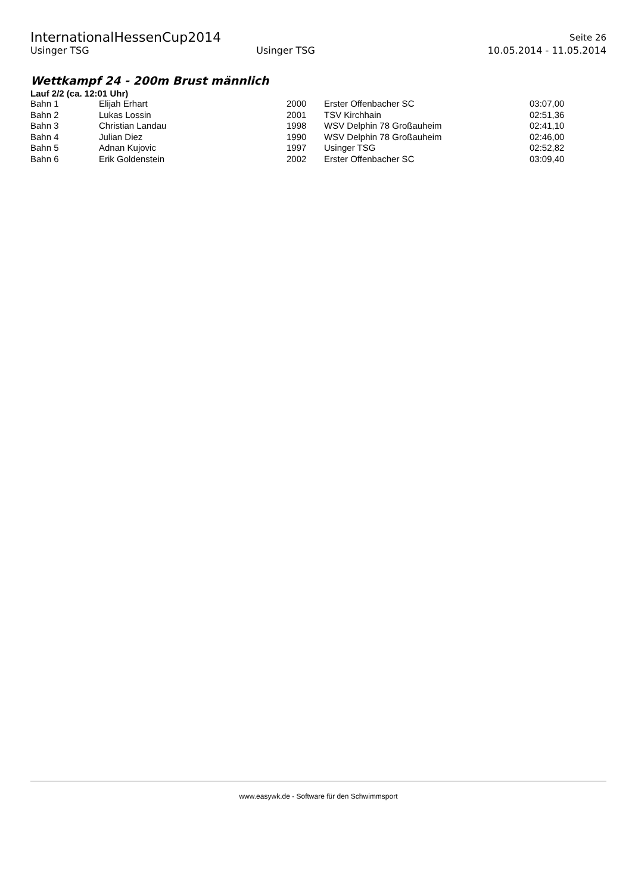InternationalHessenCup2014 Seite 26
Usinger TSG Usinger TSG 10.05.2014 - 11.05.2014
Wettkampf 24 - 200m Brust männlich
Lauf 2/2 (ca. 12:01 Uhr)
| Bahn 1 | Elijah Erhart | 2000 | Erster Offenbacher SC | 03:07,00 |
| Bahn 2 | Lukas Lossin | 2001 | TSV Kirchhain | 02:51,36 |
| Bahn 3 | Christian Landau | 1998 | WSV Delphin 78 Großauheim | 02:41,10 |
| Bahn 4 | Julian Diez | 1990 | WSV Delphin 78 Großauheim | 02:46,00 |
| Bahn 5 | Adnan Kujovic | 1997 | Usinger TSG | 02:52,82 |
| Bahn 6 | Erik Goldenstein | 2002 | Erster Offenbacher SC | 03:09,40 |
www.easywk.de - Software für den Schwimmsport